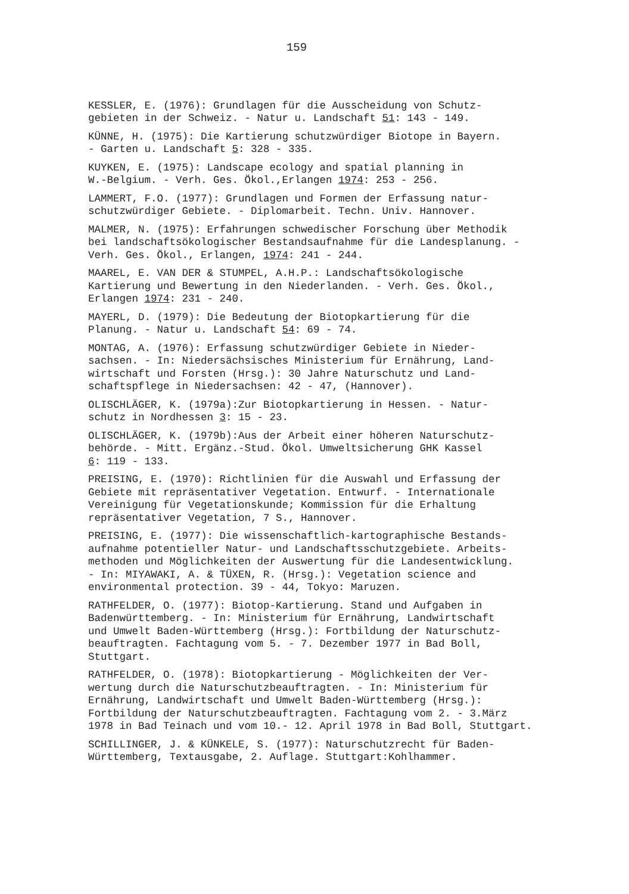159
KESSLER, E. (1976): Grundlagen für die Ausscheidung von Schutz- gebieten in der Schweiz. - Natur u. Landschaft 51: 143 - 149.
KÜNNE, H. (1975): Die Kartierung schutzwürdiger Biotope in Bayern. - Garten u. Landschaft 5: 328 - 335.
KUYKEN, E. (1975): Landscape ecology and spatial planning in W.-Belgium. - Verh. Ges. Ökol.,Erlangen 1974: 253 - 256.
LAMMERT, F.O. (1977): Grundlagen und Formen der Erfassung natur- schutzwürdiger Gebiete. - Diplomarbeit. Techn. Univ. Hannover.
MALMER, N. (1975): Erfahrungen schwedischer Forschung über Methodik bei landschaftsökologischer Bestandsaufnahme für die Landesplanung. - Verh. Ges. Ökol., Erlangen, 1974: 241 - 244.
MAAREL, E. VAN DER & STUMPEL, A.H.P.: Landschaftsökologische Kartierung und Bewertung in den Niederlanden. - Verh. Ges. Ökol., Erlangen 1974: 231 - 240.
MAYERL, D. (1979): Die Bedeutung der Biotopkartierung für die Planung. - Natur u. Landschaft 54: 69 - 74.
MONTAG, A. (1976): Erfassung schutzwürdiger Gebiete in Nieder- sachsen. - In: Niedersächsisches Ministerium für Ernährung, Land- wirtschaft und Forsten (Hrsg.): 30 Jahre Naturschutz und Land- schaftspflege in Niedersachsen: 42 - 47, (Hannover).
OLISCHLÄGER, K. (1979a):Zur Biotopkartierung in Hessen. - Natur- schutz in Nordhessen 3: 15 - 23.
OLISCHLÄGER, K. (1979b):Aus der Arbeit einer höheren Naturschutz- behörde. - Mitt. Ergänz.-Stud. Ökol. Umweltsicherung GHK Kassel 6: 119 - 133.
PREISING, E. (1970): Richtlinien für die Auswahl und Erfassung der Gebiete mit repräsentativer Vegetation. Entwurf. - Internationale Vereinigung für Vegetationskunde; Kommission für die Erhaltung repräsentativer Vegetation, 7 S., Hannover.
PREISING, E. (1977): Die wissenschaftlich-kartographische Bestands- aufnahme potentieller Natur- und Landschaftsschutzgebiete. Arbeits- methoden und Möglichkeiten der Auswertung für die Landesentwicklung. - In: MIYAWAKI, A. & TÜXEN, R. (Hrsg.): Vegetation science and environmental protection. 39 - 44, Tokyo: Maruzen.
RATHFELDER, O. (1977): Biotop-Kartierung. Stand und Aufgaben in Badenwürttemberg. - In: Ministerium für Ernährung, Landwirtschaft und Umwelt Baden-Württemberg (Hrsg.): Fortbildung der Naturschutz- beauftragten. Fachtagung vom 5. - 7. Dezember 1977 in Bad Boll, Stuttgart.
RATHFELDER, O. (1978): Biotopkartierung - Möglichkeiten der Ver- wertung durch die Naturschutzbeauftragten. - In: Ministerium für Ernährung, Landwirtschaft und Umwelt Baden-Württemberg (Hrsg.): Fortbildung der Naturschutzbeauftragten. Fachtagung vom 2. - 3.März 1978 in Bad Teinach und vom 10.- 12. April 1978 in Bad Boll, Stuttgart.
SCHILLINGER, J. & KÜNKELE, S. (1977): Naturschutzrecht für Baden- Württemberg, Textausgabe, 2. Auflage. Stuttgart:Kohlhammer.